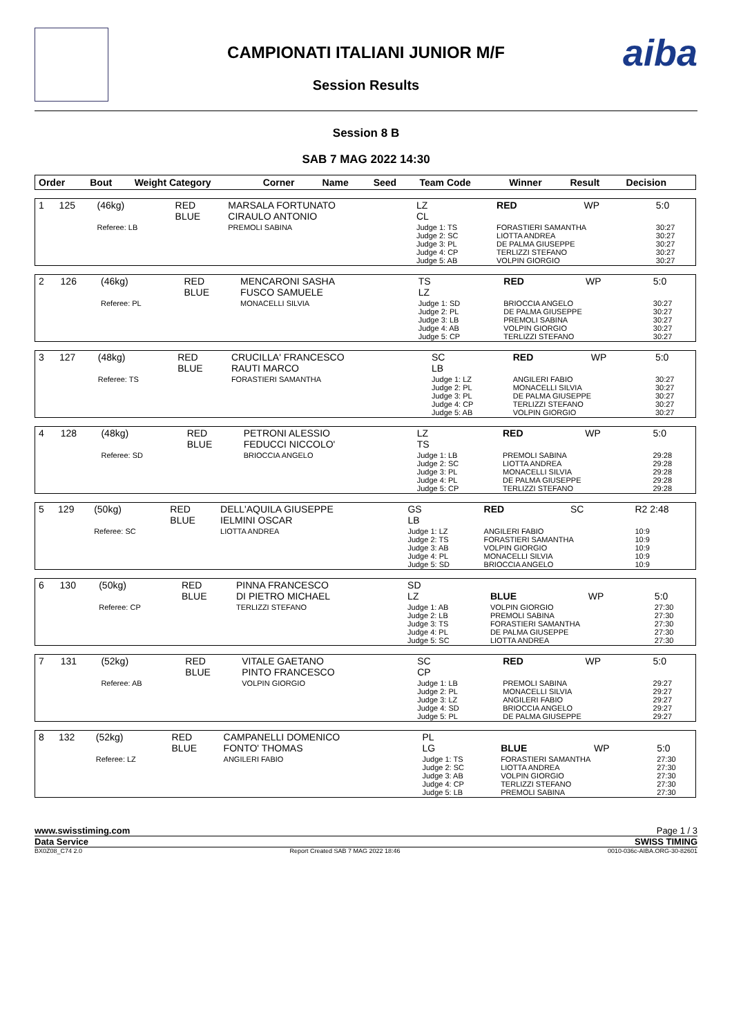aiba
CAMPIONATI ITALIANI JUNIOR M/F
Session Results
Session 8 B
SAB 7 MAG 2022 14:30
| Order | Bout | Weight Category | Corner | Name | Seed | Team Code | Winner | Result | Decision |
| --- | --- | --- | --- | --- | --- | --- | --- | --- | --- |
| 1 | 125 | (46kg) | RED BLUE | MARSALA FORTUNATO CIRAULO ANTONIO | LZ CL | RED | WP | 5:0 |
| | | Referee: LB | | PREMOLI SABINA | Judge 1: TS Judge 2: SC Judge 3: PL Judge 4: CP Judge 5: AB | FORASTIERI SAMANTHA LIOTTA ANDREA DE PALMA GIUSEPPE TERLIZZI STEFANO VOLPIN GIORGIO | | 30:27 30:27 30:27 30:27 30:27 |
| 2 | 126 | (46kg) | RED BLUE | MENCARONI SASHA FUSCO SAMUELE | TS LZ | RED | WP | 5:0 |
| | | Referee: PL | | MONACELLI SILVIA | Judge 1: SD Judge 2: PL Judge 3: LB Judge 4: AB Judge 5: CP | BRIOCCIA ANGELO DE PALMA GIUSEPPE PREMOLI SABINA VOLPIN GIORGIO TERLIZZI STEFANO | | 30:27 30:27 30:27 30:27 30:27 |
| 3 | 127 | (48kg) | RED BLUE | CRUCILLA' FRANCESCO RAUTI MARCO | SC LB | RED | WP | 5:0 |
| | | Referee: TS | | FORASTIERI SAMANTHA | Judge 1: LZ Judge 2: PL Judge 3: PL Judge 4: CP Judge 5: AB | ANGILERI FABIO MONACELLI SILVIA DE PALMA GIUSEPPE TERLIZZI STEFANO VOLPIN GIORGIO | | 30:27 30:27 30:27 30:27 30:27 |
| 4 | 128 | (48kg) | RED BLUE | PETRONI ALESSIO FEDUCCI NICCOLO' | LZ TS | RED | WP | 5:0 |
| | | Referee: SD | | BRIOCCIA ANGELO | Judge 1: LB Judge 2: SC Judge 3: PL Judge 4: PL Judge 5: CP | PREMOLI SABINA LIOTTA ANDREA MONACELLI SILVIA DE PALMA GIUSEPPE TERLIZZI STEFANO | | 29:28 29:28 29:28 29:28 29:28 |
| 5 | 129 | (50kg) | RED BLUE | DELL'AQUILA GIUSEPPE IELMINI OSCAR | GS LB | RED | SC | R2 2:48 |
| | | Referee: SC | | LIOTTA ANDREA | Judge 1: LZ Judge 2: TS Judge 3: AB Judge 4: PL Judge 5: SD | ANGILERI FABIO FORASTIERI SAMANTHA VOLPIN GIORGIO MONACELLI SILVIA BRIOCCIA ANGELO | | 10:9 10:9 10:9 10:9 10:9 |
| 6 | 130 | (50kg) | RED BLUE | PINNA FRANCESCO DI PIETRO MICHAEL | SD LZ | BLUE | WP | 5:0 |
| | | Referee: CP | | TERLIZZI STEFANO | Judge 1: AB Judge 2: LB Judge 3: TS Judge 4: PL Judge 5: SC | VOLPIN GIORGIO PREMOLI SABINA FORASTIERI SAMANTHA DE PALMA GIUSEPPE LIOTTA ANDREA | | 27:30 27:30 27:30 27:30 27:30 |
| 7 | 131 | (52kg) | RED BLUE | VITALE GAETANO PINTO FRANCESCO | SC CP | RED | WP | 5:0 |
| | | Referee: AB | | VOLPIN GIORGIO | Judge 1: LB Judge 2: PL Judge 3: LZ Judge 4: SD Judge 5: PL | PREMOLI SABINA MONACELLI SILVIA ANGILERI FABIO BRIOCCIA ANGELO DE PALMA GIUSEPPE | | 29:27 29:27 29:27 29:27 29:27 |
| 8 | 132 | (52kg) | RED BLUE | CAMPANELLI DOMENICO FONTO' THOMAS | PL LG | BLUE | WP | 5:0 |
| | | Referee: LZ | | ANGILERI FABIO | Judge 1: TS Judge 2: SC Judge 3: AB Judge 4: CP Judge 5: LB | FORASTIERI SAMANTHA LIOTTA ANDREA VOLPIN GIORGIO TERLIZZI STEFANO PREMOLI SABINA | | 27:30 27:30 27:30 27:30 27:30 |
www.swisstiming.com Page 1 / 3
Data Service SWISS TIMING
BX0Z08_C74 2.0 Report Created SAB 7 MAG 2022 18:46 0010-036c-AIBA.ORG-30-82601